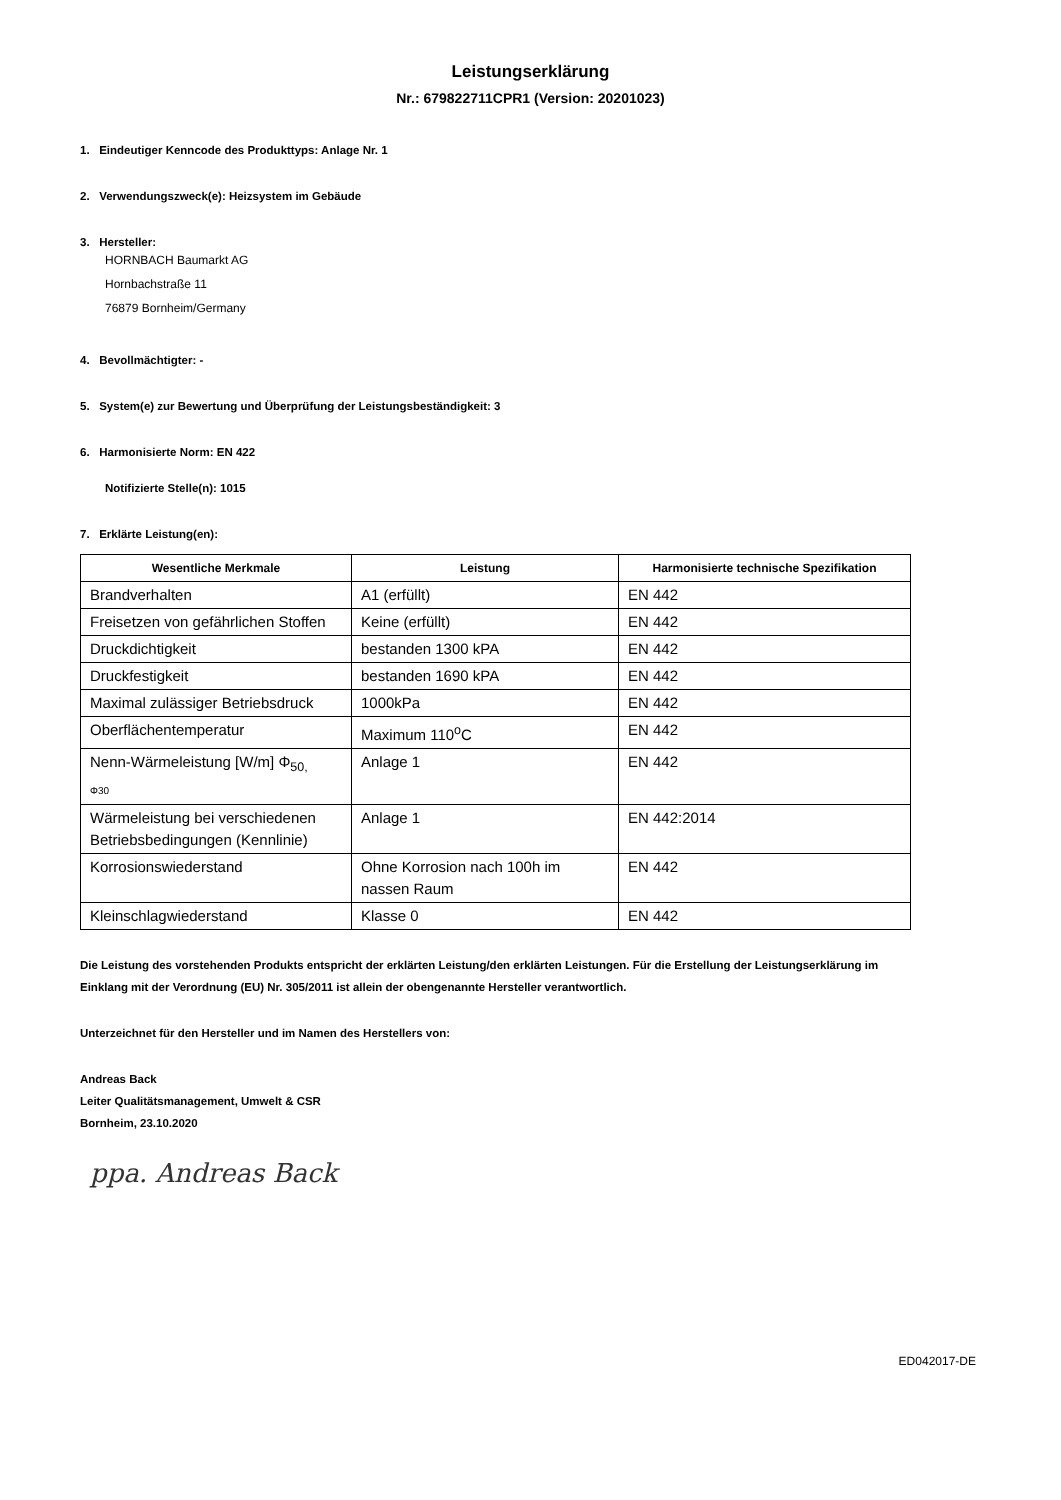Leistungserklärung
Nr.: 679822711CPR1 (Version: 20201023)
1. Eindeutiger Kenncode des Produkttyps: Anlage Nr. 1
2. Verwendungszweck(e): Heizsystem im Gebäude
3. Hersteller:
HORNBACH Baumarkt AG
Hornbachstraße 11
76879 Bornheim/Germany
4. Bevollmächtigter: -
5. System(e) zur Bewertung und Überprüfung der Leistungsbeständigkeit: 3
6. Harmonisierte Norm: EN 422
Notifizierte Stelle(n): 1015
7. Erklärte Leistung(en):
| Wesentliche Merkmale | Leistung | Harmonisierte technische Spezifikation |
| --- | --- | --- |
| Brandverhalten | A1 (erfüllt) | EN 442 |
| Freisetzen von gefährlichen Stoffen | Keine (erfüllt) | EN 442 |
| Druckdichtigkeit | bestanden 1300 kPA | EN 442 |
| Druckfestigkeit | bestanden 1690 kPA | EN 442 |
| Maximal zulässiger Betriebsdruck | 1000kPa | EN 442 |
| Oberflächentemperatur | Maximum 110<sup>o</sup>C | EN 442 |
| Nenn-Wärmeleistung [W/m] Φ<sub>50,</sub> Φ30 | Anlage 1 | EN 442 |
| Wärmeleistung bei verschiedenen Betriebsbedingungen (Kennlinie) | Anlage 1 | EN 442:2014 |
| Korrosionswiederstand | Ohne Korrosion nach 100h im nassen Raum | EN 442 |
| Kleinschlagwiederstand | Klasse 0 | EN 442 |
Die Leistung des vorstehenden Produkts entspricht der erklärten Leistung/den erklärten Leistungen. Für die Erstellung der Leistungserklärung im Einklang mit der Verordnung (EU) Nr. 305/2011 ist allein der obengenannte Hersteller verantwortlich.
Unterzeichnet für den Hersteller und im Namen des Herstellers von:
Andreas Back
Leiter Qualitätsmanagement, Umwelt & CSR
Bornheim, 23.10.2020
ppa. Andreas Back
ED042017-DE